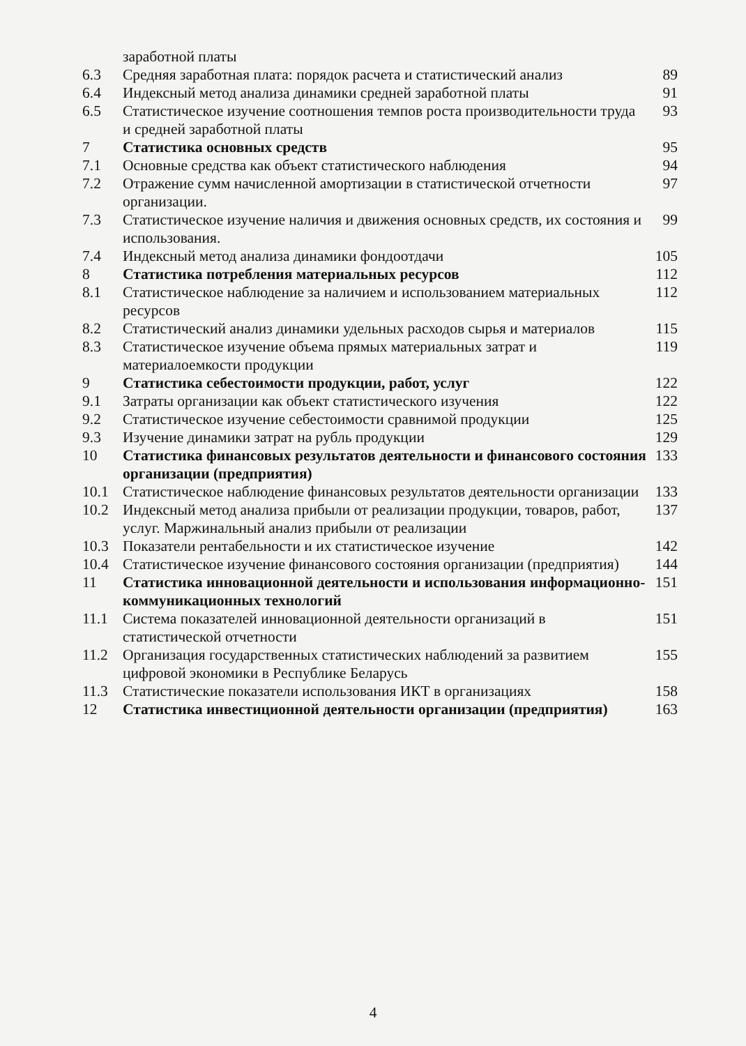| | заработной платы | |
| 6.3 | Средняя заработная плата: порядок расчета и статистический анализ | 89 |
| 6.4 | Индексный метод анализа динамики средней заработной платы | 91 |
| 6.5 | Статистическое изучение соотношения темпов роста производительности труда и средней заработной платы | 93 |
| 7 | Статистика основных средств | 95 |
| 7.1 | Основные средства как объект статистического наблюдения | 94 |
| 7.2 | Отражение сумм начисленной амортизации в статистической отчетности организации. | 97 |
| 7.3 | Статистическое изучение наличия и движения основных средств, их состояния и использования. | 99 |
| 7.4 | Индексный метод анализа динамики фондоотдачи | 105 |
| 8 | Статистика потребления материальных ресурсов | 112 |
| 8.1 | Статистическое наблюдение за наличием и использованием материальных ресурсов | 112 |
| 8.2 | Статистический анализ динамики удельных расходов сырья и материалов | 115 |
| 8.3 | Статистическое изучение объема прямых материальных затрат и материалоемкости продукции | 119 |
| 9 | Статистика себестоимости продукции, работ, услуг | 122 |
| 9.1 | Затраты организации как объект статистического изучения | 122 |
| 9.2 | Статистическое изучение себестоимости сравнимой продукции | 125 |
| 9.3 | Изучение динамики затрат на рубль продукции | 129 |
| 10 | Статистика финансовых результатов деятельности и финансового состояния организации (предприятия) | 133 |
| 10.1 | Статистическое наблюдение финансовых результатов деятельности организации | 133 |
| 10.2 | Индексный метод анализа прибыли от реализации продукции, товаров, работ, услуг. Маржинальный анализ прибыли от реализации | 137 |
| 10.3 | Показатели рентабельности и их статистическое изучение | 142 |
| 10.4 | Статистическое изучение финансового состояния организации (предприятия) | 144 |
| 11 | Статистика инновационной деятельности и использования информационно-коммуникационных технологий | 151 |
| 11.1 | Система показателей инновационной деятельности организаций в статистической отчетности | 151 |
| 11.2 | Организация государственных статистических наблюдений за развитием цифровой экономики в Республике Беларусь | 155 |
| 11.3 | Статистические показатели использования ИКТ в организациях | 158 |
| 12 | Статистика инвестиционной деятельности организации (предприятия) | 163 |
4